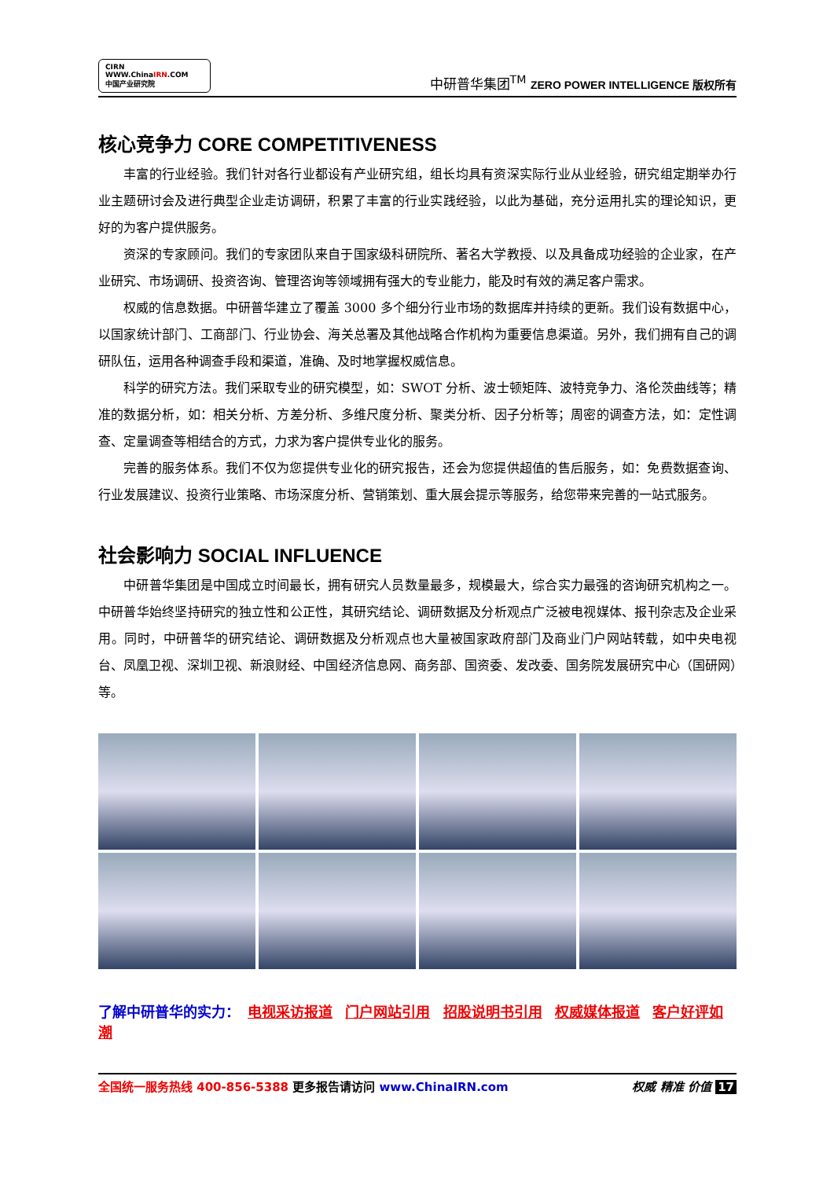CIRN WWW.ChinaIRN.COM
中国产业研究院
中研普华集团<sup>TM</sup> ZERO POWER INTELLIGENCE 版权所有
核心竞争力 CORE COMPETITIVENESS
丰富的行业经验。我们针对各行业都设有产业研究组，组长均具有资深实际行业从业经验，研究组定期举办行业主题研讨会及进行典型企业走访调研，积累了丰富的行业实践经验，以此为基础，充分运用扎实的理论知识，更好的为客户提供服务。
资深的专家顾问。我们的专家团队来自于国家级科研院所、著名大学教授、以及具备成功经验的企业家，在产业研究、市场调研、投资咨询、管理咨询等领域拥有强大的专业能力，能及时有效的满足客户需求。
权威的信息数据。中研普华建立了覆盖 3000 多个细分行业市场的数据库并持续的更新。我们设有数据中心，以国家统计部门、工商部门、行业协会、海关总署及其他战略合作机构为重要信息渠道。另外，我们拥有自己的调研队伍，运用各种调查手段和渠道，准确、及时地掌握权威信息。
科学的研究方法。我们采取专业的研究模型，如：SWOT 分析、波士顿矩阵、波特竞争力、洛伦茨曲线等；精准的数据分析，如：相关分析、方差分析、多维尺度分析、聚类分析、因子分析等；周密的调查方法，如：定性调查、定量调查等相结合的方式，力求为客户提供专业化的服务。
完善的服务体系。我们不仅为您提供专业化的研究报告，还会为您提供超值的售后服务，如：免费数据查询、行业发展建议、投资行业策略、市场深度分析、营销策划、重大展会提示等服务，给您带来完善的一站式服务。
社会影响力 SOCIAL INFLUENCE
中研普华集团是中国成立时间最长，拥有研究人员数量最多，规模最大，综合实力最强的咨询研究机构之一。中研普华始终坚持研究的独立性和公正性，其研究结论、调研数据及分析观点广泛被电视媒体、报刊杂志及企业采用。同时，中研普华的研究结论、调研数据及分析观点也大量被国家政府部门及商业门户网站转载，如中央电视台、凤凰卫视、深圳卫视、新浪财经、中国经济信息网、商务部、国资委、发改委、国务院发展研究中心（国研网）等。
了解中研普华的实力： 电视采访报道 门户网站引用 招股说明书引用 权威媒体报道 客户好评如潮
全国统一服务热线 400-856-5388 更多报告请访问 www.ChinaIRN.com
权威 精准 价值 17